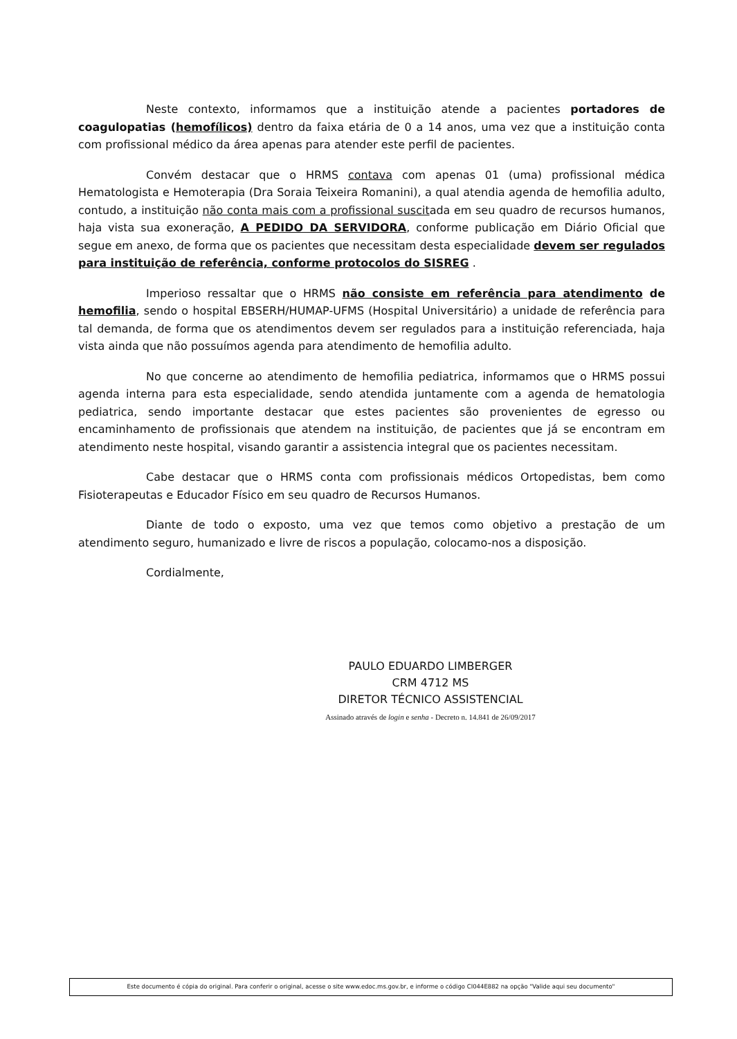Neste contexto, informamos que a instituição atende a pacientes portadores de coagulopatias (hemofílicos) dentro da faixa etária de 0 a 14 anos, uma vez que a instituição conta com profissional médico da área apenas para atender este perfil de pacientes.
Convém destacar que o HRMS contava com apenas 01 (uma) profissional médica Hematologista e Hemoterapia (Dra Soraia Teixeira Romanini), a qual atendia agenda de hemofilia adulto, contudo, a instituição não conta mais com a profissional suscitada em seu quadro de recursos humanos, haja vista sua exoneração, A PEDIDO DA SERVIDORA, conforme publicação em Diário Oficial que segue em anexo, de forma que os pacientes que necessitam desta especialidade devem ser regulados para instituição de referência, conforme protocolos do SISREG .
Imperioso ressaltar que o HRMS não consiste em referência para atendimento de hemofilia, sendo o hospital EBSERH/HUMAP-UFMS (Hospital Universitário) a unidade de referência para tal demanda, de forma que os atendimentos devem ser regulados para a instituição referenciada, haja vista ainda que não possuímos agenda para atendimento de hemofilia adulto.
No que concerne ao atendimento de hemofilia pediatrica, informamos que o HRMS possui agenda interna para esta especialidade, sendo atendida juntamente com a agenda de hematologia pediatrica, sendo importante destacar que estes pacientes são provenientes de egresso ou encaminhamento de profissionais que atendem na instituição, de pacientes que já se encontram em atendimento neste hospital, visando garantir a assistencia integral que os pacientes necessitam.
Cabe destacar que o HRMS conta com profissionais médicos Ortopedistas, bem como Fisioterapeutas e Educador Físico em seu quadro de Recursos Humanos.
Diante de todo o exposto, uma vez que temos como objetivo a prestação de um atendimento seguro, humanizado e livre de riscos a população, colocamo-nos a disposição.
Cordialmente,
PAULO EDUARDO LIMBERGER
CRM 4712 MS
DIRETOR TÉCNICO ASSISTENCIAL
Assinado através de login e senha - Decreto n. 14.841 de 26/09/2017
Este documento é cópia do original. Para conferir o original, acesse o site www.edoc.ms.gov.br, e informe o código CI044E882 na opção "Valide aqui seu documento"